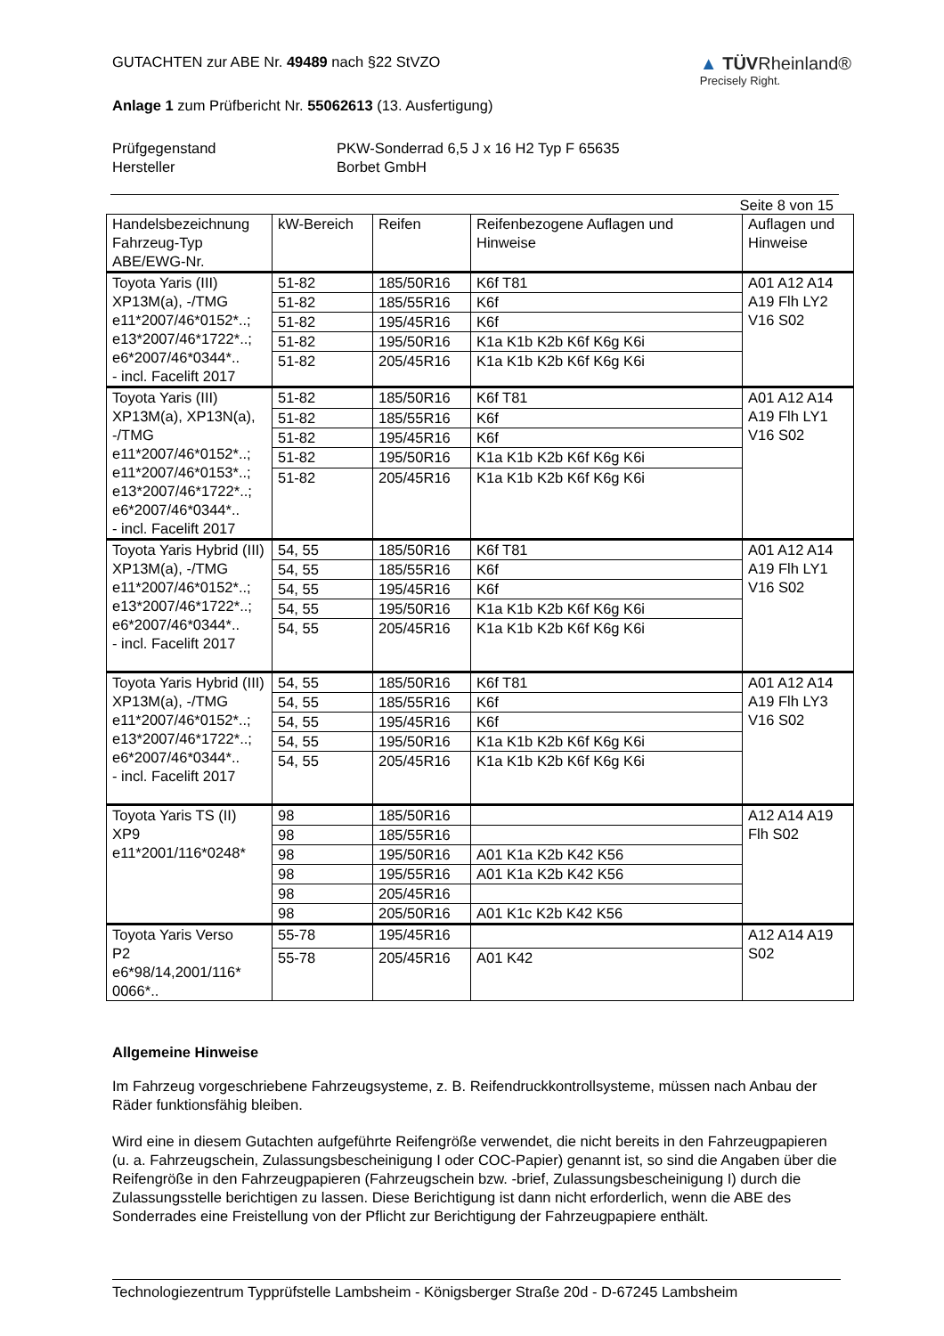GUTACHTEN zur ABE Nr. 49489 nach §22 StVZO
Anlage 1 zum Prüfbericht Nr. 55062613 (13. Ausfertigung)
▲ TÜVRheinland®
Precisely Right.
Prüfgegenstand
Hersteller
PKW-Sonderrad 6,5 J x 16 H2 Typ F 65635
Borbet GmbH
Seite 8 von 15
| Handelsbezeichnung Fahrzeug-Typ ABE/EWG-Nr. | kW-Bereich | Reifen | Reifenbezogene Auflagen und Hinweise | Auflagen und Hinweise |
| --- | --- | --- | --- | --- |
| Toyota Yaris (III) XP13M(a), -/TMG e11*2007/46*0152*..; e13*2007/46*1722*..; e6*2007/46*0344*.. - incl. Facelift 2017 | 51-82 | 185/50R16 | K6f T81 | A01 A12 A14 A19 Flh LY2 V16 S02 |
| | 51-82 | 185/55R16 | K6f | |
| | 51-82 | 195/45R16 | K6f | |
| | 51-82 | 195/50R16 | K1a K1b K2b K6f K6g K6i | |
| | 51-82 | 205/45R16 | K1a K1b K2b K6f K6g K6i | |
| Toyota Yaris (III) XP13M(a), XP13N(a), -/TMG e11*2007/46*0152*..; e11*2007/46*0153*..; e13*2007/46*1722*..; e6*2007/46*0344*.. - incl. Facelift 2017 | 51-82 | 185/50R16 | K6f T81 | A01 A12 A14 A19 Flh LY1 V16 S02 |
| | 51-82 | 185/55R16 | K6f | |
| | 51-82 | 195/45R16 | K6f | |
| | 51-82 | 195/50R16 | K1a K1b K2b K6f K6g K6i | |
| | 51-82 | 205/45R16 | K1a K1b K2b K6f K6g K6i | |
| Toyota Yaris Hybrid (III) XP13M(a), -/TMG e11*2007/46*0152*..; e13*2007/46*1722*..; e6*2007/46*0344*.. - incl. Facelift 2017 | 54, 55 | 185/50R16 | K6f T81 | A01 A12 A14 A19 Flh LY1 V16 S02 |
| | 54, 55 | 185/55R16 | K6f | |
| | 54, 55 | 195/45R16 | K6f | |
| | 54, 55 | 195/50R16 | K1a K1b K2b K6f K6g K6i | |
| | 54, 55 | 205/45R16 | K1a K1b K2b K6f K6g K6i | |
| Toyota Yaris Hybrid (III) XP13M(a), -/TMG e11*2007/46*0152*..; e13*2007/46*1722*..; e6*2007/46*0344*.. - incl. Facelift 2017 | 54, 55 | 185/50R16 | K6f T81 | A01 A12 A14 A19 Flh LY3 V16 S02 |
| | 54, 55 | 185/55R16 | K6f | |
| | 54, 55 | 195/45R16 | K6f | |
| | 54, 55 | 195/50R16 | K1a K1b K2b K6f K6g K6i | |
| | 54, 55 | 205/45R16 | K1a K1b K2b K6f K6g K6i | |
| Toyota Yaris TS (II) XP9 e11*2001/116*0248* | 98 | 185/50R16 | | A12 A14 A19 Flh S02 |
| | 98 | 185/55R16 | | |
| | 98 | 195/50R16 | A01 K1a K2b K42 K56 | |
| | 98 | 195/55R16 | A01 K1a K2b K42 K56 | |
| | 98 | 205/45R16 | | |
| | 98 | 205/50R16 | A01 K1c K2b K42 K56 | |
| Toyota Yaris Verso P2 e6*98/14,2001/116* 0066*.. | 55-78 | 195/45R16 | | A12 A14 A19 S02 |
| | 55-78 | 205/45R16 | A01 K42 | |
Allgemeine Hinweise
Im Fahrzeug vorgeschriebene Fahrzeugsysteme, z. B. Reifendruckkontrollsysteme, müssen nach Anbau der Räder funktionsfähig bleiben.
Wird eine in diesem Gutachten aufgeführte Reifengröße verwendet, die nicht bereits in den Fahrzeugpapieren (u. a. Fahrzeugschein, Zulassungsbescheinigung I oder COC-Papier) genannt ist, so sind die Angaben über die Reifengröße in den Fahrzeugpapieren (Fahrzeugschein bzw. -brief, Zulassungsbescheinigung I) durch die Zulassungsstelle berichtigen zu lassen. Diese Berichtigung ist dann nicht erforderlich, wenn die ABE des Sonderrades eine Freistellung von der Pflicht zur Berichtigung der Fahrzeugpapiere enthält.
Technologiezentrum Typprüfstelle Lambsheim - Königsberger Straße 20d - D-67245 Lambsheim